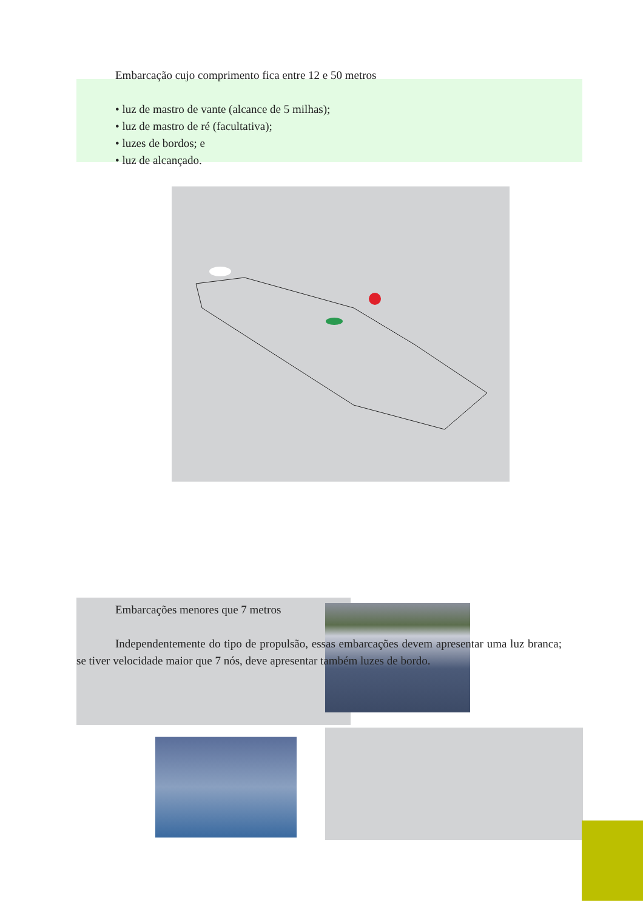Embarcação cujo comprimento fica entre 12 e 50 metros
• luz de mastro de vante (alcance de 5 milhas);
• luz de mastro de ré (facultativa);
• luzes de bordos; e
• luz de alcançado.
Embarcações menores que 7 metros
Independentemente do tipo de propulsão, essas embarcações devem apresentar uma luz branca; se tiver velocidade maior que 7 nós, deve apresentar também luzes de bordo.